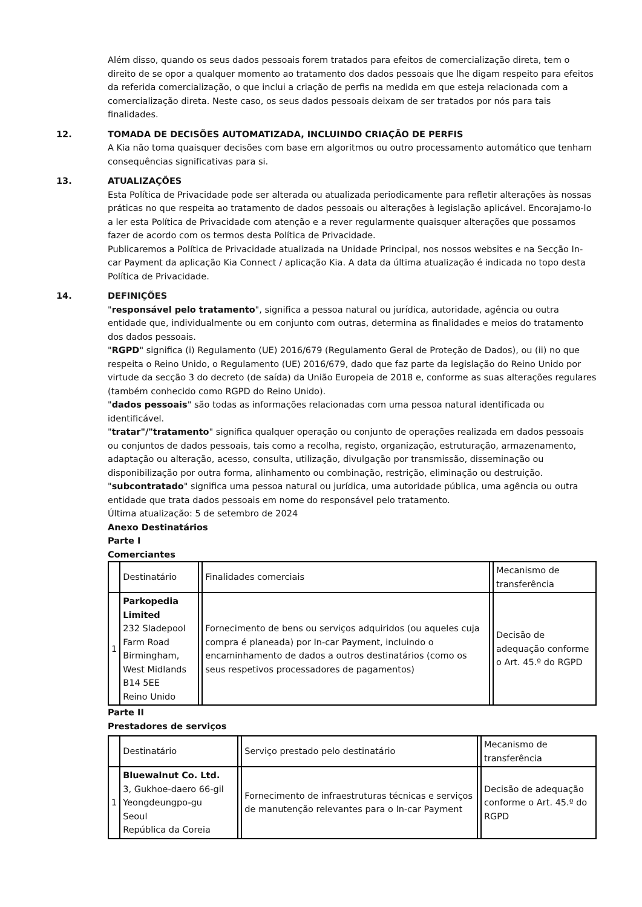Além disso, quando os seus dados pessoais forem tratados para efeitos de comercialização direta, tem o direito de se opor a qualquer momento ao tratamento dos dados pessoais que lhe digam respeito para efeitos da referida comercialização, o que inclui a criação de perfis na medida em que esteja relacionada com a comercialização direta. Neste caso, os seus dados pessoais deixam de ser tratados por nós para tais finalidades.
12. TOMADA DE DECISÕES AUTOMATIZADA, INCLUINDO CRIAÇÃO DE PERFIS
A Kia não toma quaisquer decisões com base em algoritmos ou outro processamento automático que tenham consequências significativas para si.
13. ATUALIZAÇÕES
Esta Política de Privacidade pode ser alterada ou atualizada periodicamente para refletir alterações às nossas práticas no que respeita ao tratamento de dados pessoais ou alterações à legislação aplicável. Encorajamo-lo a ler esta Política de Privacidade com atenção e a rever regularmente quaisquer alterações que possamos fazer de acordo com os termos desta Política de Privacidade.
Publicaremos a Política de Privacidade atualizada na Unidade Principal, nos nossos websites e na Secção In-car Payment da aplicação Kia Connect / aplicação Kia. A data da última atualização é indicada no topo desta Política de Privacidade.
14. DEFINIÇÕES
"responsável pelo tratamento", significa a pessoa natural ou jurídica, autoridade, agência ou outra entidade que, individualmente ou em conjunto com outras, determina as finalidades e meios do tratamento dos dados pessoais.
"RGPD" significa (i) Regulamento (UE) 2016/679 (Regulamento Geral de Proteção de Dados), ou (ii) no que respeita o Reino Unido, o Regulamento (UE) 2016/679, dado que faz parte da legislação do Reino Unido por virtude da secção 3 do decreto (de saída) da União Europeia de 2018 e, conforme as suas alterações regulares (também conhecido como RGPD do Reino Unido).
"dados pessoais" são todas as informações relacionadas com uma pessoa natural identificada ou identificável.
"tratar"/"tratamento" significa qualquer operação ou conjunto de operações realizada em dados pessoais ou conjuntos de dados pessoais, tais como a recolha, registo, organização, estruturação, armazenamento, adaptação ou alteração, acesso, consulta, utilização, divulgação por transmissão, disseminação ou disponibilização por outra forma, alinhamento ou combinação, restrição, eliminação ou destruição.
"subcontratado" significa uma pessoa natural ou jurídica, uma autoridade pública, uma agência ou outra entidade que trata dados pessoais em nome do responsável pelo tratamento.
Última atualização: 5 de setembro de 2024
Anexo Destinatários
Parte I
Comerciantes
| | Destinatário | | Finalidades comerciais | | Mecanismo de transferência |
| 1 | Parkopedia Limited 232 Sladepool Farm Road Birmingham, West Midlands B14 5EE Reino Unido | | Fornecimento de bens ou serviços adquiridos (ou aqueles cuja compra é planeada) por In-car Payment, incluindo o encaminhamento de dados a outros destinatários (como os seus respetivos processadores de pagamentos) | | Decisão de adequação conforme o Art. 45.º do RGPD |
Parte II
Prestadores de serviços
| | Destinatário | | Serviço prestado pelo destinatário | | Mecanismo de transferência |
| 1 | Bluewalnut Co. Ltd. 3, Gukhoe-daero 66-gil Yeongdeungpo-gu Seoul República da Coreia | | Fornecimento de infraestruturas técnicas e serviços de manutenção relevantes para o In-car Payment | | Decisão de adequação conforme o Art. 45.º do RGPD |